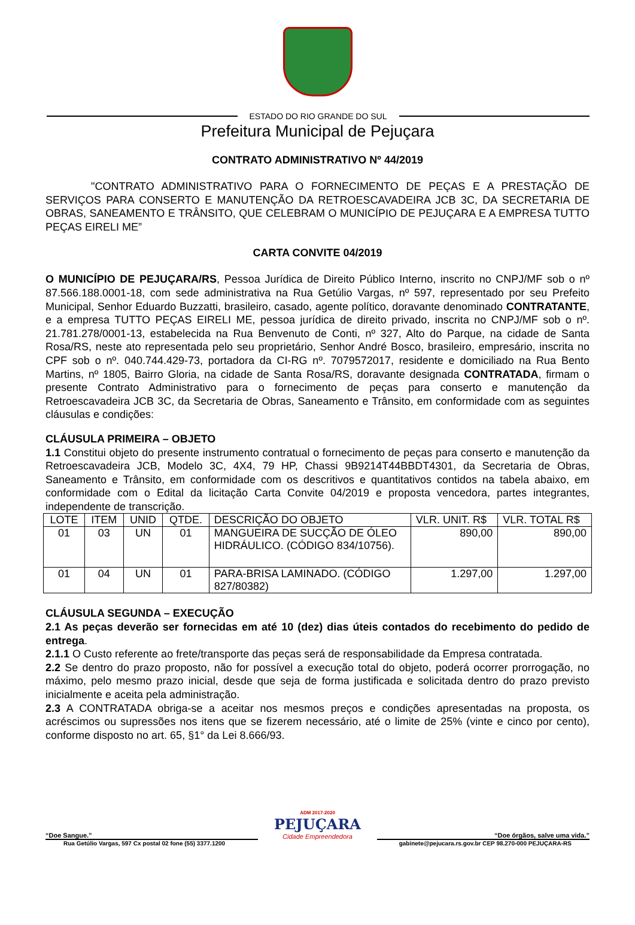ESTADO DO RIO GRANDE DO SUL
Prefeitura Municipal de Pejuçara
CONTRATO ADMINISTRATIVO Nº 44/2019
"CONTRATO ADMINISTRATIVO PARA O FORNECIMENTO DE PEÇAS E A PRESTAÇÃO DE SERVIÇOS PARA CONSERTO E MANUTENÇÃO DA RETROESCAVADEIRA JCB 3C, DA SECRETARIA DE OBRAS, SANEAMENTO E TRÂNSITO, QUE CELEBRAM O MUNICÍPIO DE PEJUÇARA E A EMPRESA TUTTO PEÇAS EIRELI ME”
CARTA CONVITE 04/2019
O MUNICÍPIO DE PEJUÇARA/RS, Pessoa Jurídica de Direito Público Interno, inscrito no CNPJ/MF sob o nº 87.566.188.0001-18, com sede administrativa na Rua Getúlio Vargas, nº 597, representado por seu Prefeito Municipal, Senhor Eduardo Buzzatti, brasileiro, casado, agente político, doravante denominado CONTRATANTE, e a empresa TUTTO PEÇAS EIRELI ME, pessoa jurídica de direito privado, inscrita no CNPJ/MF sob o nº. 21.781.278/0001-13, estabelecida na Rua Benvenuto de Conti, nº 327, Alto do Parque, na cidade de Santa Rosa/RS, neste ato representada pelo seu proprietário, Senhor André Bosco, brasileiro, empresário, inscrita no CPF sob o nº. 040.744.429-73, portadora da CI-RG nº. 7079572017, residente e domiciliado na Rua Bento Martins, nº 1805, Bairro Gloria, na cidade de Santa Rosa/RS, doravante designada CONTRATADA, firmam o presente Contrato Administrativo para o fornecimento de peças para conserto e manutenção da Retroescavadeira JCB 3C, da Secretaria de Obras, Saneamento e Trânsito, em conformidade com as seguintes cláusulas e condições:
CLÁUSULA PRIMEIRA – OBJETO
1.1 Constitui objeto do presente instrumento contratual o fornecimento de peças para conserto e manutenção da Retroescavadeira JCB, Modelo 3C, 4X4, 79 HP, Chassi 9B9214T44BBDT4301, da Secretaria de Obras, Saneamento e Trânsito, em conformidade com os descritivos e quantitativos contidos na tabela abaixo, em conformidade com o Edital da licitação Carta Convite 04/2019 e proposta vencedora, partes integrantes, independente de transcrição.
| LOTE | ITEM | UNID | QTDE. | DESCRIÇÃO DO OBJETO | VLR. UNIT. R$ | VLR. TOTAL R$ |
| --- | --- | --- | --- | --- | --- | --- |
| 01 | 03 | UN | 01 | MANGUEIRA DE SUCÇÃO DE ÓLEO HIDRÁULICO. (CÓDIGO 834/10756). | 890,00 | 890,00 |
| 01 | 04 | UN | 01 | PARA-BRISA LAMINADO. (CÓDIGO 827/80382) | 1.297,00 | 1.297,00 |
CLÁUSULA SEGUNDA – EXECUÇÃO
2.1 As peças deverão ser fornecidas em até 10 (dez) dias úteis contados do recebimento do pedido de entrega.
2.1.1 O Custo referente ao frete/transporte das peças será de responsabilidade da Empresa contratada.
2.2 Se dentro do prazo proposto, não for possível a execução total do objeto, poderá ocorrer prorrogação, no máximo, pelo mesmo prazo inicial, desde que seja de forma justificada e solicitada dentro do prazo previsto inicialmente e aceita pela administração.
2.3 A CONTRATADA obriga-se a aceitar nos mesmos preços e condições apresentadas na proposta, os acréscimos ou supressões nos itens que se fizerem necessário, até o limite de 25% (vinte e cinco por cento), conforme disposto no art. 65, §1° da Lei 8.666/93.
“Doe Sangue.”
ADM 2017-2020
PEJUÇARA
Cidade Empreendedora
“Doe órgãos, salve uma vida.”
Rua Getúlio Vargas, 597 Cx postal 02 fone (55) 3377.1200 gabinete@pejucara.rs.gov.br CEP 98.270-000 PEJUÇARA-RS